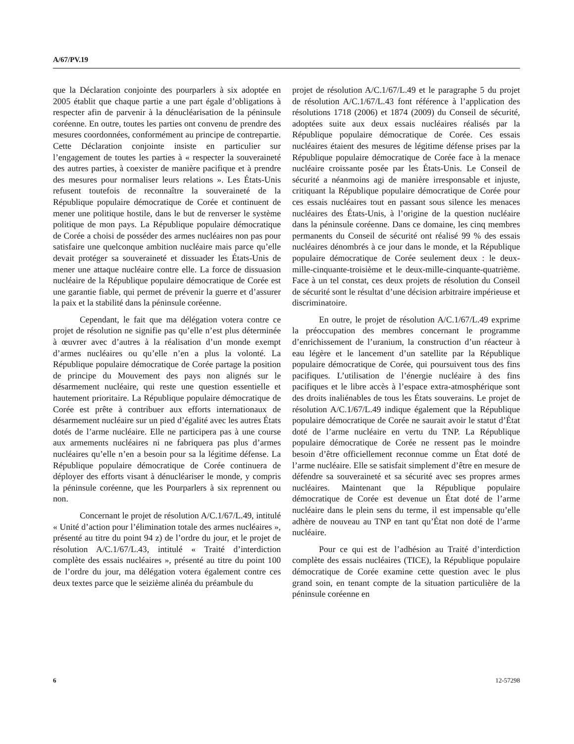A/67/PV.19
que la Déclaration conjointe des pourparlers à six adoptée en 2005 établit que chaque partie a une part égale d’obligations à respecter afin de parvenir à la dénucléarisation de la péninsule coréenne. En outre, toutes les parties ont convenu de prendre des mesures coordonnées, conformément au principe de contrepartie. Cette Déclaration conjointe insiste en particulier sur l’engagement de toutes les parties à « respecter la souveraineté des autres parties, à coexister de manière pacifique et à prendre des mesures pour normaliser leurs relations ». Les États-Unis refusent toutefois de reconnaître la souveraineté de la République populaire démocratique de Corée et continuent de mener une politique hostile, dans le but de renverser le système politique de mon pays. La République populaire démocratique de Corée a choisi de posséder des armes nucléaires non pas pour satisfaire une quelconque ambition nucléaire mais parce qu’elle devait protéger sa souveraineté et dissuader les États-Unis de mener une attaque nucléaire contre elle. La force de dissuasion nucléaire de la République populaire démocratique de Corée est une garantie fiable, qui permet de prévenir la guerre et d’assurer la paix et la stabilité dans la péninsule coréenne.
Cependant, le fait que ma délégation votera contre ce projet de résolution ne signifie pas qu’elle n’est plus déterminée à œuvrer avec d’autres à la réalisation d’un monde exempt d’armes nucléaires ou qu’elle n’en a plus la volonté. La République populaire démocratique de Corée partage la position de principe du Mouvement des pays non alignés sur le désarmement nucléaire, qui reste une question essentielle et hautement prioritaire. La République populaire démocratique de Corée est prête à contribuer aux efforts internationaux de désarmement nucléaire sur un pied d’égalité avec les autres États dotés de l’arme nucléaire. Elle ne participera pas à une course aux armements nucléaires ni ne fabriquera pas plus d’armes nucléaires qu’elle n’en a besoin pour sa la légitime défense. La République populaire démocratique de Corée continuera de déployer des efforts visant à dénucléariser le monde, y compris la péninsule coréenne, que les Pourparlers à six reprennent ou non.
Concernant le projet de résolution A/C.1/67/L.49, intitulé « Unité d’action pour l’élimination totale des armes nucléaires », présenté au titre du point 94 z) de l’ordre du jour, et le projet de résolution A/C.1/67/L.43, intitulé « Traité d’interdiction complète des essais nucléaires », présenté au titre du point 100 de l’ordre du jour, ma délégation votera également contre ces deux textes parce que le seizième alinéa du préambule du
projet de résolution A/C.1/67/L.49 et le paragraphe 5 du projet de résolution A/C.1/67/L.43 font référence à l’application des résolutions 1718 (2006) et 1874 (2009) du Conseil de sécurité, adoptées suite aux deux essais nucléaires réalisés par la République populaire démocratique de Corée. Ces essais nucléaires étaient des mesures de légitime défense prises par la République populaire démocratique de Corée face à la menace nucléaire croissante posée par les États-Unis. Le Conseil de sécurité a néanmoins agi de manière irresponsable et injuste, critiquant la République populaire démocratique de Corée pour ces essais nucléaires tout en passant sous silence les menaces nucléaires des États-Unis, à l’origine de la question nucléaire dans la péninsule coréenne. Dans ce domaine, les cinq membres permanents du Conseil de sécurité ont réalisé 99 % des essais nucléaires dénombrés à ce jour dans le monde, et la République populaire démocratique de Corée seulement deux : le deux-mille-cinquante-troisième et le deux-mille-cinquante-quatrième. Face à un tel constat, ces deux projets de résolution du Conseil de sécurité sont le résultat d’une décision arbitraire impérieuse et discriminatoire.
En outre, le projet de résolution A/C.1/67/L.49 exprime la préoccupation des membres concernant le programme d’enrichissement de l’uranium, la construction d’un réacteur à eau légère et le lancement d’un satellite par la République populaire démocratique de Corée, qui poursuivent tous des fins pacifiques. L’utilisation de l’énergie nucléaire à des fins pacifiques et le libre accès à l’espace extra-atmosphérique sont des droits inaliénables de tous les États souverains. Le projet de résolution A/C.1/67/L.49 indique également que la République populaire démocratique de Corée ne saurait avoir le statut d’État doté de l’arme nucléaire en vertu du TNP. La République populaire démocratique de Corée ne ressent pas le moindre besoin d’être officiellement reconnue comme un État doté de l’arme nucléaire. Elle se satisfait simplement d’être en mesure de défendre sa souveraineté et sa sécurité avec ses propres armes nucléaires. Maintenant que la République populaire démocratique de Corée est devenue un État doté de l’arme nucléaire dans le plein sens du terme, il est impensable qu’elle adhère de nouveau au TNP en tant qu’État non doté de l’arme nucléaire.
Pour ce qui est de l’adhésion au Traité d’interdiction complète des essais nucléaires (TICE), la République populaire démocratique de Corée examine cette question avec le plus grand soin, en tenant compte de la situation particulière de la péninsule coréenne en
6 12-57298